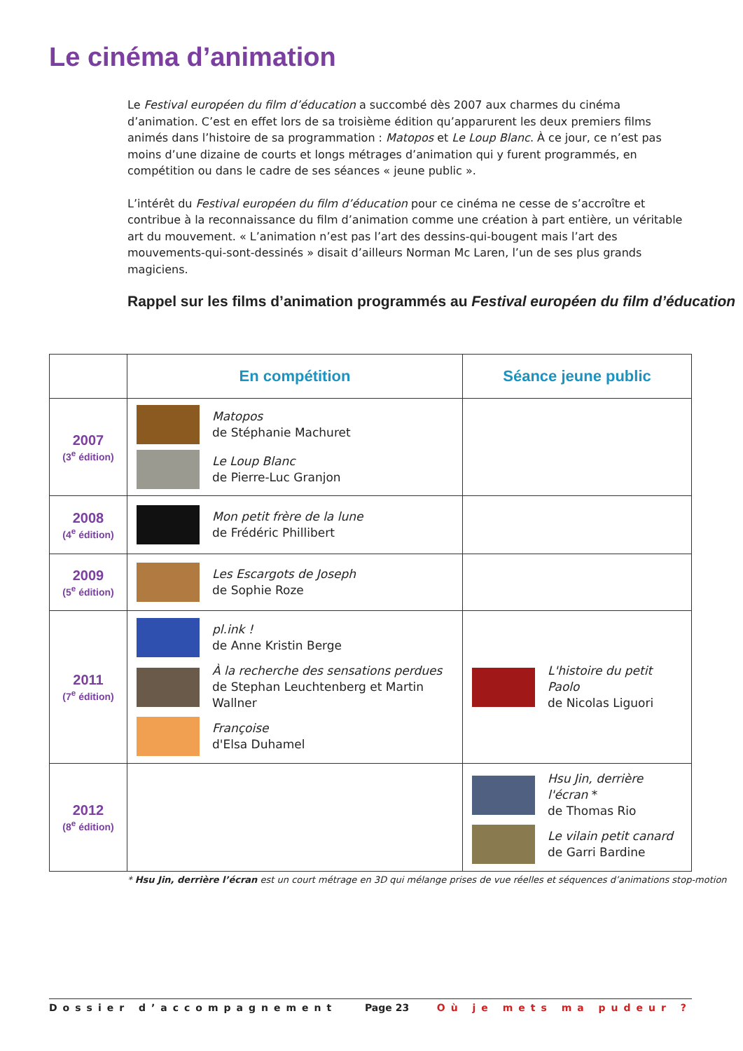Le cinéma d’animation
Le Festival européen du film d’éducation a succombé dès 2007 aux charmes du cinéma d’animation. C’est en effet lors de sa troisième édition qu’apparurent les deux premiers films animés dans l’histoire de sa programmation : Matopos et Le Loup Blanc. À ce jour, ce n’est pas moins d’une dizaine de courts et longs métrages d’animation qui y furent programmés, en compétition ou dans le cadre de ses séances « jeune public ».
L’intérêt du Festival européen du film d’éducation pour ce cinéma ne cesse de s’accroître et contribue à la reconnaissance du film d’animation comme une création à part entière, un véritable art du mouvement. « L’animation n’est pas l’art des dessins-qui-bougent mais l’art des mouvements-qui-sont-dessinés » disait d’ailleurs Norman Mc Laren, l’un de ses plus grands magiciens.
Rappel sur les films d’animation programmés au Festival européen du film d’éducation
| | En compétition | Séance jeune public |
| --- | --- | --- |
| 2007 (3<sup>e</sup> édition) | Matopos de Stéphanie Machuret Le Loup Blanc de Pierre-Luc Granjon | |
| 2008 (4<sup>e</sup> édition) | Mon petit frère de la lune de Frédéric Phillibert | |
| 2009 (5<sup>e</sup> édition) | Les Escargots de Joseph de Sophie Roze | |
| 2011 (7<sup>e</sup> édition) | pl.ink ! de Anne Kristin Berge À la recherche des sensations perdues de Stephan Leuchtenberg et Martin Wallner Françoise d'Elsa Duhamel | L'histoire du petit Paolo de Nicolas Liguori |
| 2012 (8<sup>e</sup> édition) | | Hsu Jin, derrière l'écran * de Thomas Rio Le vilain petit canard de Garri Bardine |
* Hsu Jin, derrière l’écran est un court métrage en 3D qui mélange prises de vue réelles et séquences d’animations stop-motion
Dossier d’accompagnement Page 23 Où je mets ma pudeur ?